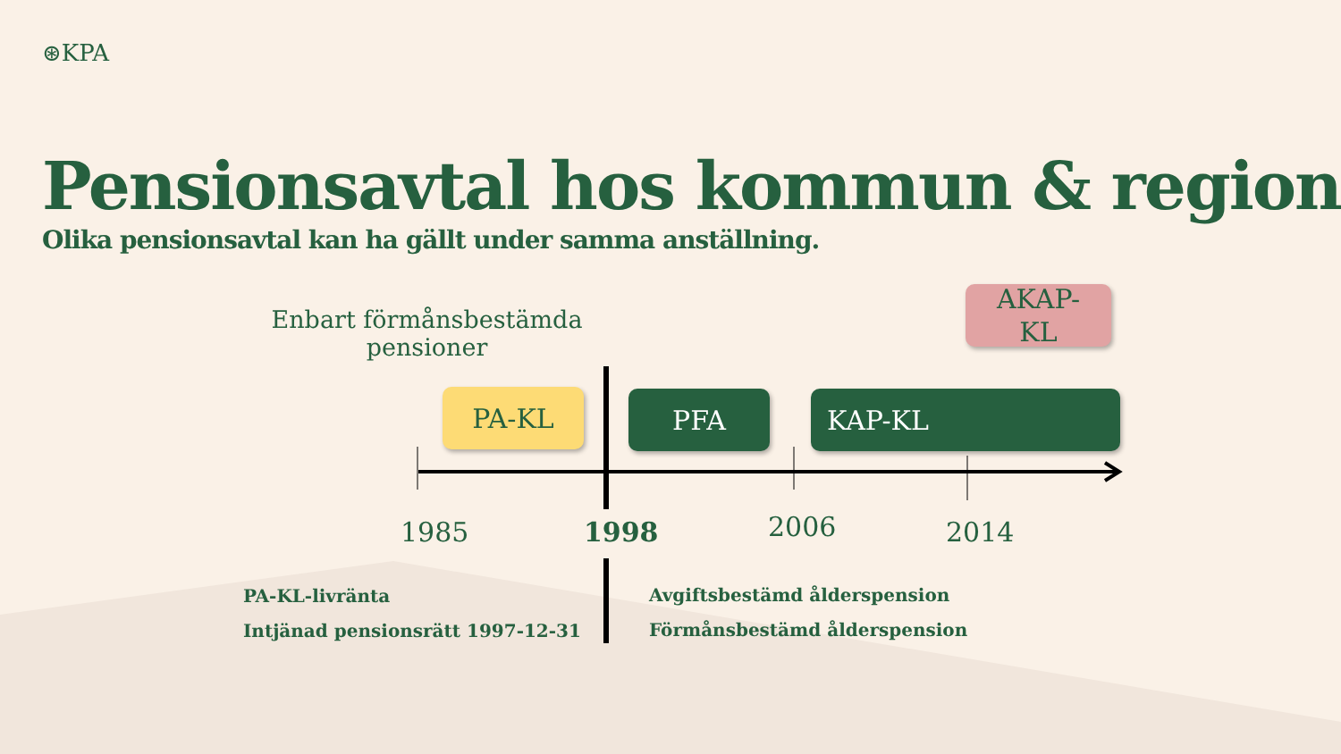⊛KPA
Pensionsavtal hos kommun & region
Olika pensionsavtal kan ha gällt under samma anställning.
Enbart förmånsbestämda pensioner
AKAP-
KL
PA-KL PFA KAP-KL
1985 1998 2006 2014
PA-KL-livränta
Intjänad pensionsrätt 1997-12-31
Avgiftsbestämd ålderspension
Förmånsbestämd ålderspension